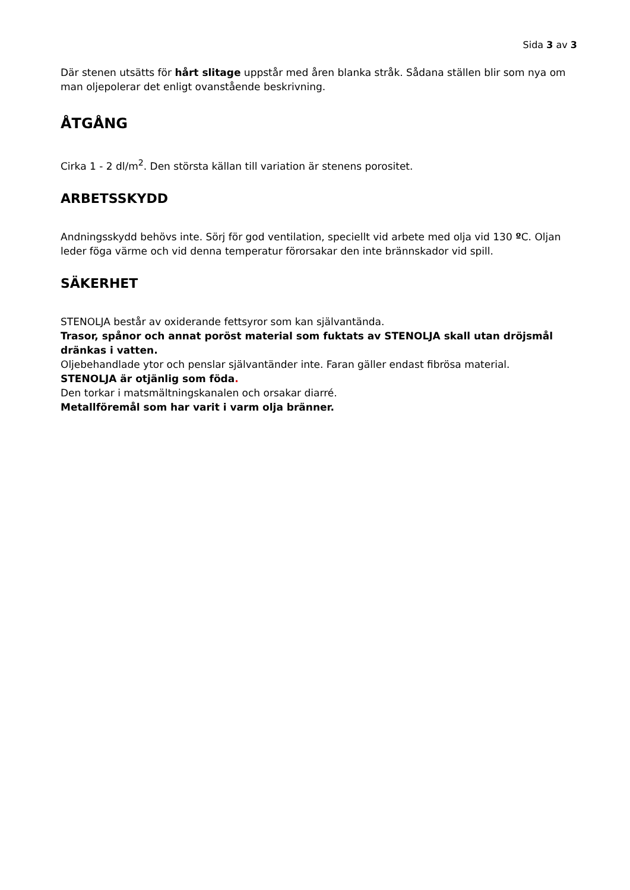Sida 3 av 3
Där stenen utsätts för hårt slitage uppstår med åren blanka stråk. Sådana ställen blir som nya om man oljepolerar det enligt ovanstående beskrivning.
ÅTGÅNG
Cirka 1 - 2 dl/m<sup>2</sup>. Den största källan till variation är stenens porositet.
ARBETSSKYDD
Andningsskydd behövs inte. Sörj för god ventilation, speciellt vid arbete med olja vid 130 º C. Oljan leder föga värme och vid denna temperatur förorsakar den inte brännskador vid spill.
SÄKERHET
STENOLJA består av oxiderande fettsyror som kan självantända.
Trasor, spånor och annat poröst material som fuktats av STENOLJA skall utan dröjsmål dränkas i vatten.
Oljebehandlade ytor och penslar självantänder inte. Faran gäller endast fibrösa material.
STENOLJA är otjänlig som föda.
Den torkar i matsmältningskanalen och orsakar diarré.
Metallföremål som har varit i varm olja bränner.